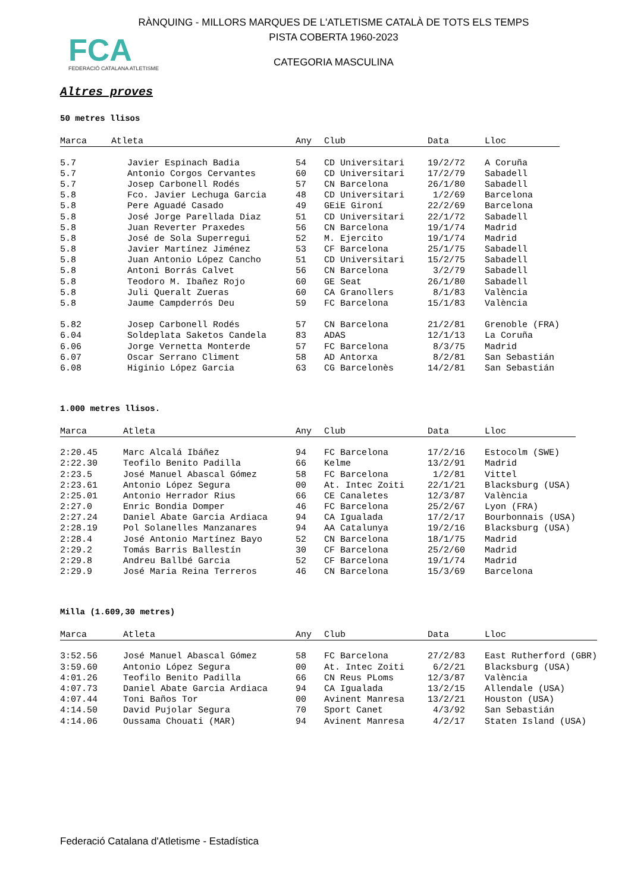RÀNQUING - MILLORS MARQUES DE L'ATLETISME CATALÀ DE TOTS ELS TEMPS
PISTA COBERTA 1960-2023
FCA
FEDERACIÓ CATALANA ATLETISME
CATEGORIA MASCULINA
Altres proves
50 metres llisos
| Marca | Atleta | Any | Club | Data | Lloc |
| --- | --- | --- | --- | --- | --- |
| 5.7 | Javier Espinach Badia | 54 | CD Universitari | 19/2/72 | A Coruña |
| 5.7 | Antonio Corgos Cervantes | 60 | CD Universitari | 17/2/79 | Sabadell |
| 5.7 | Josep Carbonell Rodés | 57 | CN Barcelona | 26/1/80 | Sabadell |
| 5.8 | Fco. Javier Lechuga Garcia | 48 | CD Universitari | 1/2/69 | Barcelona |
| 5.8 | Pere Aguadé Casado | 49 | GEiE Gironí | 22/2/69 | Barcelona |
| 5.8 | José Jorge Parellada Diaz | 51 | CD Universitari | 22/1/72 | Sabadell |
| 5.8 | Juan Reverter Praxedes | 56 | CN Barcelona | 19/1/74 | Madrid |
| 5.8 | José de Sola Superregui | 52 | M. Ejercito | 19/1/74 | Madrid |
| 5.8 | Javier Martínez Jiménez | 53 | CF Barcelona | 25/1/75 | Sabadell |
| 5.8 | Juan Antonio López Cancho | 51 | CD Universitari | 15/2/75 | Sabadell |
| 5.8 | Antoni Borrás Calvet | 56 | CN Barcelona | 3/2/79 | Sabadell |
| 5.8 | Teodoro M. Ibañez Rojo | 60 | GE Seat | 26/1/80 | Sabadell |
| 5.8 | Juli Queralt Zueras | 60 | CA Granollers | 8/1/83 | València |
| 5.8 | Jaume Campderrós Deu | 59 | FC Barcelona | 15/1/83 | València |
| 5.82 | Josep Carbonell Rodés | 57 | CN Barcelona | 21/2/81 | Grenoble (FRA) |
| 6.04 | Soldeplata Saketos Candela | 83 | ADAS | 12/1/13 | La Coruña |
| 6.06 | Jorge Vernetta Monterde | 57 | FC Barcelona | 8/3/75 | Madrid |
| 6.07 | Oscar Serrano Climent | 58 | AD Antorxa | 8/2/81 | San Sebastián |
| 6.08 | Higinio López Garcia | 63 | CG Barcelonès | 14/2/81 | San Sebastián |
1.000 metres llisos.
| Marca | Atleta | Any | Club | Data | Lloc |
| --- | --- | --- | --- | --- | --- |
| 2:20.45 | Marc Alcalá Ibáñez | 94 | FC Barcelona | 17/2/16 | Estocolm (SWE) |
| 2:22.30 | Teofilo Benito Padilla | 66 | Kelme | 13/2/91 | Madrid |
| 2:23.5 | José Manuel Abascal Gómez | 58 | FC Barcelona | 1/2/81 | Vittel |
| 2:23.61 | Antonio López Segura | 00 | At. Intec Zoiti | 22/1/21 | Blacksburg (USA) |
| 2:25.01 | Antonio Herrador Rius | 66 | CE Canaletes | 12/3/87 | València |
| 2:27.0 | Enric Bondia Domper | 46 | FC Barcelona | 25/2/67 | Lyon (FRA) |
| 2:27.24 | Daniel Abate Garcia Ardiaca | 94 | CA Igualada | 17/2/17 | Bourbonnais (USA) |
| 2:28.19 | Pol Solanelles Manzanares | 94 | AA Catalunya | 19/2/16 | Blacksburg (USA) |
| 2:28.4 | José Antonio Martínez Bayo | 52 | CN Barcelona | 18/1/75 | Madrid |
| 2:29.2 | Tomás Barris Ballestín | 30 | CF Barcelona | 25/2/60 | Madrid |
| 2:29.8 | Andreu Ballbé Garcia | 52 | CF Barcelona | 19/1/74 | Madrid |
| 2:29.9 | José Maria Reina Terreros | 46 | CN Barcelona | 15/3/69 | Barcelona |
Milla (1.609,30 metres)
| Marca | Atleta | Any | Club | Data | Lloc |
| --- | --- | --- | --- | --- | --- |
| 3:52.56 | José Manuel Abascal Gómez | 58 | FC Barcelona | 27/2/83 | East Rutherford (GBR) |
| 3:59.60 | Antonio López Segura | 00 | At. Intec Zoiti | 6/2/21 | Blacksburg (USA) |
| 4:01.26 | Teofilo Benito Padilla | 66 | CN Reus PLoms | 12/3/87 | València |
| 4:07.73 | Daniel Abate Garcia Ardiaca | 94 | CA Igualada | 13/2/15 | Allendale (USA) |
| 4:07.44 | Toni Baños Tor | 00 | Avinent Manresa | 13/2/21 | Houston (USA) |
| 4:14.50 | David Pujolar Segura | 70 | Sport Canet | 4/3/92 | San Sebastián |
| 4:14.06 | Oussama Chouati (MAR) | 94 | Avinent Manresa | 4/2/17 | Staten Island (USA) |
Federació Catalana d'Atletisme - Estadística